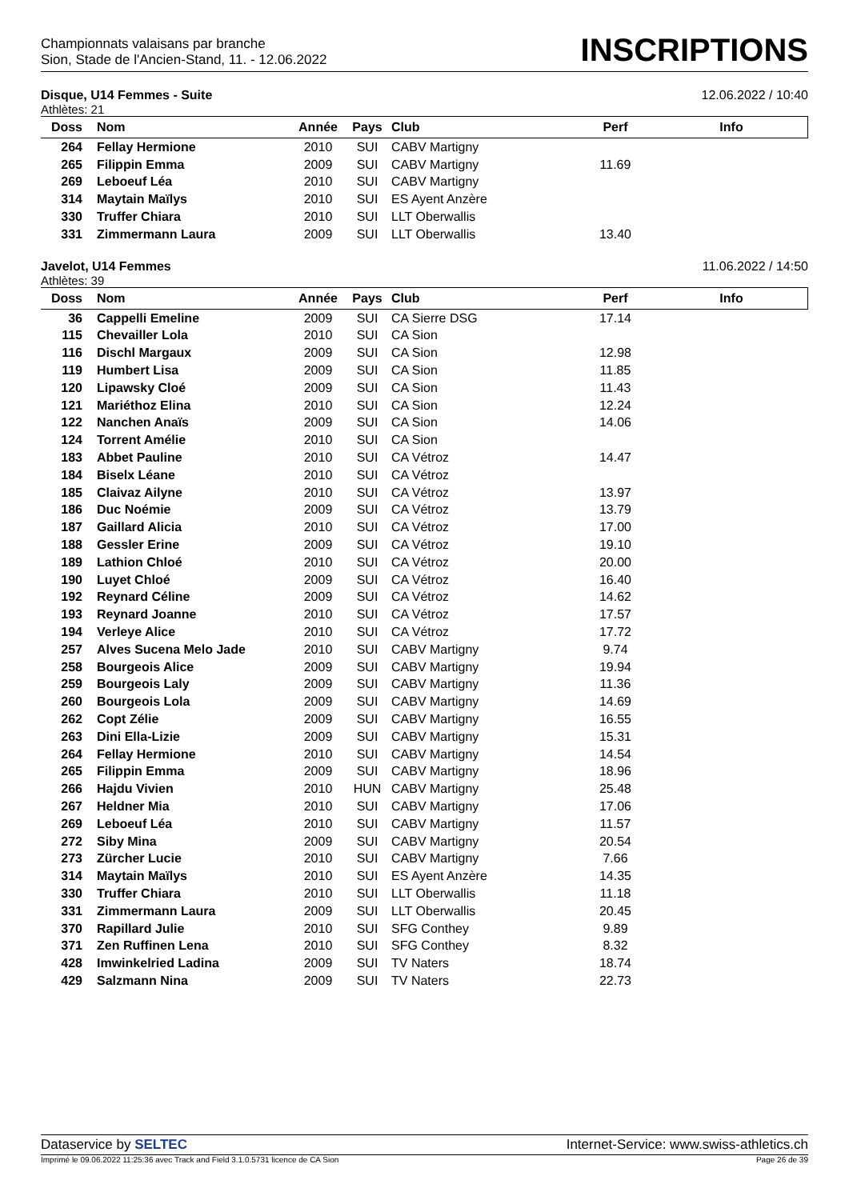Championnats valaisans par branche
Sion, Stade de l'Ancien-Stand, 11. - 12.06.2022
INSCRIPTIONS
Disque, U14 Femmes - Suite 12.06.2022 / 10:40
Athlètes: 21
| Doss | Nom | Année | Pays | Club | Perf | Info |
| --- | --- | --- | --- | --- | --- | --- |
| 264 | Fellay Hermione | 2010 | SUI | CABV Martigny | | |
| 265 | Filippin Emma | 2009 | SUI | CABV Martigny | 11.69 | |
| 269 | Leboeuf Léa | 2010 | SUI | CABV Martigny | | |
| 314 | Maytain Maïlys | 2010 | SUI | ES Ayent Anzère | | |
| 330 | Truffer Chiara | 2010 | SUI | LLT Oberwallis | | |
| 331 | Zimmermann Laura | 2009 | SUI | LLT Oberwallis | 13.40 | |
Javelot, U14 Femmes 11.06.2022 / 14:50
Athlètes: 39
| Doss | Nom | Année | Pays | Club | Perf | Info |
| --- | --- | --- | --- | --- | --- | --- |
| 36 | Cappelli Emeline | 2009 | SUI | CA Sierre DSG | 17.14 | |
| 115 | Chevailler Lola | 2010 | SUI | CA Sion | | |
| 116 | Dischl Margaux | 2009 | SUI | CA Sion | 12.98 | |
| 119 | Humbert Lisa | 2009 | SUI | CA Sion | 11.85 | |
| 120 | Lipawsky Cloé | 2009 | SUI | CA Sion | 11.43 | |
| 121 | Mariéthoz Elina | 2010 | SUI | CA Sion | 12.24 | |
| 122 | Nanchen Anaïs | 2009 | SUI | CA Sion | 14.06 | |
| 124 | Torrent Amélie | 2010 | SUI | CA Sion | | |
| 183 | Abbet Pauline | 2010 | SUI | CA Vétroz | 14.47 | |
| 184 | Biselx Léane | 2010 | SUI | CA Vétroz | | |
| 185 | Claivaz Ailyne | 2010 | SUI | CA Vétroz | 13.97 | |
| 186 | Duc Noémie | 2009 | SUI | CA Vétroz | 13.79 | |
| 187 | Gaillard Alicia | 2010 | SUI | CA Vétroz | 17.00 | |
| 188 | Gessler Erine | 2009 | SUI | CA Vétroz | 19.10 | |
| 189 | Lathion Chloé | 2010 | SUI | CA Vétroz | 20.00 | |
| 190 | Luyet Chloé | 2009 | SUI | CA Vétroz | 16.40 | |
| 192 | Reynard Céline | 2009 | SUI | CA Vétroz | 14.62 | |
| 193 | Reynard Joanne | 2010 | SUI | CA Vétroz | 17.57 | |
| 194 | Verleye Alice | 2010 | SUI | CA Vétroz | 17.72 | |
| 257 | Alves Sucena Melo Jade | 2010 | SUI | CABV Martigny | 9.74 | |
| 258 | Bourgeois Alice | 2009 | SUI | CABV Martigny | 19.94 | |
| 259 | Bourgeois Laly | 2009 | SUI | CABV Martigny | 11.36 | |
| 260 | Bourgeois Lola | 2009 | SUI | CABV Martigny | 14.69 | |
| 262 | Copt Zélie | 2009 | SUI | CABV Martigny | 16.55 | |
| 263 | Dini Ella-Lizie | 2009 | SUI | CABV Martigny | 15.31 | |
| 264 | Fellay Hermione | 2010 | SUI | CABV Martigny | 14.54 | |
| 265 | Filippin Emma | 2009 | SUI | CABV Martigny | 18.96 | |
| 266 | Hajdu Vivien | 2010 | HUN | CABV Martigny | 25.48 | |
| 267 | Heldner Mia | 2010 | SUI | CABV Martigny | 17.06 | |
| 269 | Leboeuf Léa | 2010 | SUI | CABV Martigny | 11.57 | |
| 272 | Siby Mina | 2009 | SUI | CABV Martigny | 20.54 | |
| 273 | Zürcher Lucie | 2010 | SUI | CABV Martigny | 7.66 | |
| 314 | Maytain Maïlys | 2010 | SUI | ES Ayent Anzère | 14.35 | |
| 330 | Truffer Chiara | 2010 | SUI | LLT Oberwallis | 11.18 | |
| 331 | Zimmermann Laura | 2009 | SUI | LLT Oberwallis | 20.45 | |
| 370 | Rapillard Julie | 2010 | SUI | SFG Conthey | 9.89 | |
| 371 | Zen Ruffinen Lena | 2010 | SUI | SFG Conthey | 8.32 | |
| 428 | Imwinkelried Ladina | 2009 | SUI | TV Naters | 18.74 | |
| 429 | Salzmann Nina | 2009 | SUI | TV Naters | 22.73 | |
Dataservice by SELTEC Internet-Service: www.swiss-athletics.ch
Imprimé le 09.06.2022 11:25:36 avec Track and Field 3.1.0.5731 licence de CA Sion Page 26 de 39